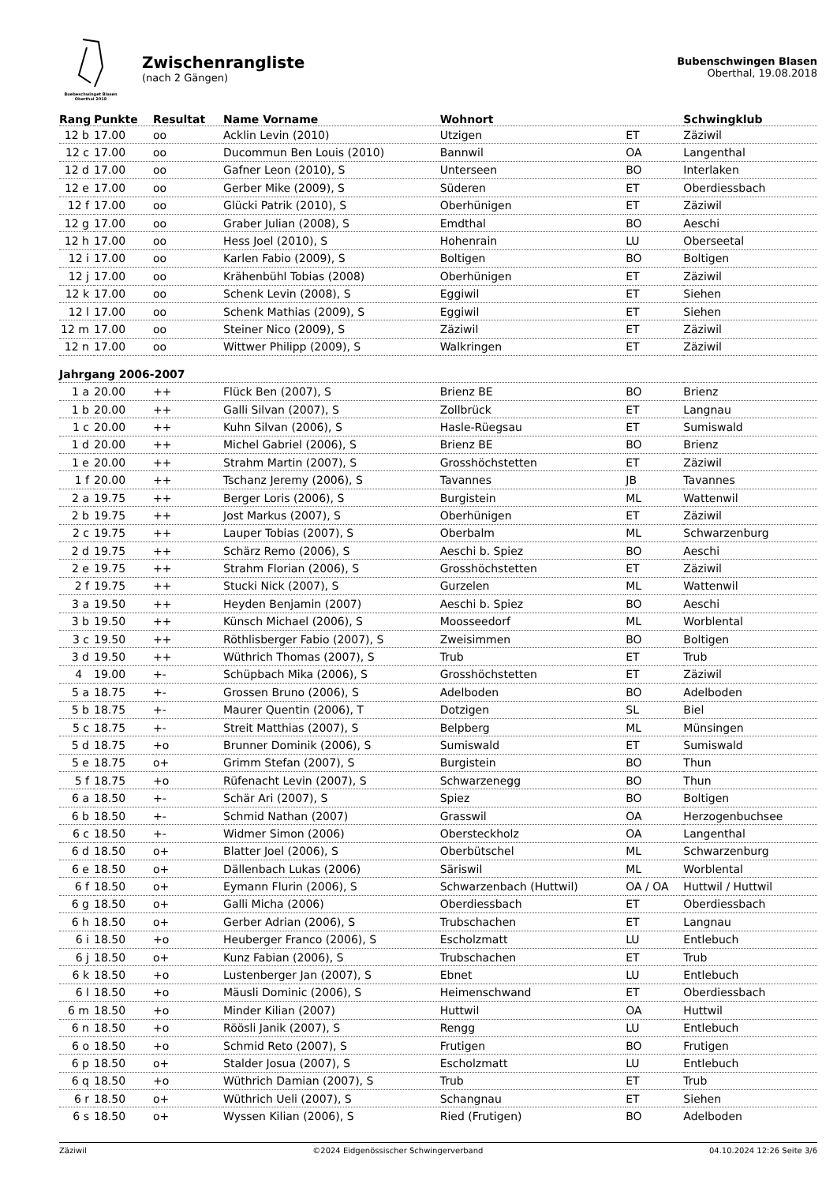Buebeschwinget Blasen
Oberthal 2018
Zwischenrangliste
(nach 2 Gängen)
Bubenschwingen Blasen
Oberthal, 19.08.2018
| Rang | Punkte | Resultat | Name Vorname | Wohnort | | Schwingklub |
| --- | --- | --- | --- | --- | --- | --- |
| 12 b | 17.00 | oo | Acklin Levin (2010) | Utzigen | ET | Zäziwil |
| 12 c | 17.00 | oo | Ducommun Ben Louis (2010) | Bannwil | OA | Langenthal |
| 12 d | 17.00 | oo | Gafner Leon (2010), S | Unterseen | BO | Interlaken |
| 12 e | 17.00 | oo | Gerber Mike (2009), S | Süderen | ET | Oberdiessbach |
| 12 f | 17.00 | oo | Glücki Patrik (2010), S | Oberhünigen | ET | Zäziwil |
| 12 g | 17.00 | oo | Graber Julian (2008), S | Emdthal | BO | Aeschi |
| 12 h | 17.00 | oo | Hess Joel (2010), S | Hohenrain | LU | Oberseetal |
| 12 i | 17.00 | oo | Karlen Fabio (2009), S | Boltigen | BO | Boltigen |
| 12 j | 17.00 | oo | Krähenbühl Tobias (2008) | Oberhünigen | ET | Zäziwil |
| 12 k | 17.00 | oo | Schenk Levin (2008), S | Eggiwil | ET | Siehen |
| 12 l | 17.00 | oo | Schenk Mathias (2009), S | Eggiwil | ET | Siehen |
| 12 m | 17.00 | oo | Steiner Nico (2009), S | Zäziwil | ET | Zäziwil |
| 12 n | 17.00 | oo | Wittwer Philipp (2009), S | Walkringen | ET | Zäziwil |
| Jahrgang 2006-2007 | | | | | | |
| 1 a | 20.00 | ++ | Flück Ben (2007), S | Brienz BE | BO | Brienz |
| 1 b | 20.00 | ++ | Galli Silvan (2007), S | Zollbrück | ET | Langnau |
| 1 c | 20.00 | ++ | Kuhn Silvan (2006), S | Hasle-Rüegsau | ET | Sumiswald |
| 1 d | 20.00 | ++ | Michel Gabriel (2006), S | Brienz BE | BO | Brienz |
| 1 e | 20.00 | ++ | Strahm Martin (2007), S | Grosshöchstetten | ET | Zäziwil |
| 1 f | 20.00 | ++ | Tschanz Jeremy (2006), S | Tavannes | JB | Tavannes |
| 2 a | 19.75 | ++ | Berger Loris (2006), S | Burgistein | ML | Wattenwil |
| 2 b | 19.75 | ++ | Jost Markus (2007), S | Oberhünigen | ET | Zäziwil |
| 2 c | 19.75 | ++ | Lauper Tobias (2007), S | Oberbalm | ML | Schwarzenburg |
| 2 d | 19.75 | ++ | Schärz Remo (2006), S | Aeschi b. Spiez | BO | Aeschi |
| 2 e | 19.75 | ++ | Strahm Florian (2006), S | Grosshöchstetten | ET | Zäziwil |
| 2 f | 19.75 | ++ | Stucki Nick (2007), S | Gurzelen | ML | Wattenwil |
| 3 a | 19.50 | ++ | Heyden Benjamin (2007) | Aeschi b. Spiez | BO | Aeschi |
| 3 b | 19.50 | ++ | Künsch Michael (2006), S | Moosseedorf | ML | Worblental |
| 3 c | 19.50 | ++ | Röthlisberger Fabio (2007), S | Zweisimmen | BO | Boltigen |
| 3 d | 19.50 | ++ | Wüthrich Thomas (2007), S | Trub | ET | Trub |
| 4 | 19.00 | +- | Schüpbach Mika (2006), S | Grosshöchstetten | ET | Zäziwil |
| 5 a | 18.75 | +- | Grossen Bruno (2006), S | Adelboden | BO | Adelboden |
| 5 b | 18.75 | +- | Maurer Quentin (2006), T | Dotzigen | SL | Biel |
| 5 c | 18.75 | +- | Streit Matthias (2007), S | Belpberg | ML | Münsingen |
| 5 d | 18.75 | +o | Brunner Dominik (2006), S | Sumiswald | ET | Sumiswald |
| 5 e | 18.75 | o+ | Grimm Stefan (2007), S | Burgistein | BO | Thun |
| 5 f | 18.75 | +o | Rüfenacht Levin (2007), S | Schwarzenegg | BO | Thun |
| 6 a | 18.50 | +- | Schär Ari (2007), S | Spiez | BO | Boltigen |
| 6 b | 18.50 | +- | Schmid Nathan (2007) | Grasswil | OA | Herzogenbuchsee |
| 6 c | 18.50 | +- | Widmer Simon (2006) | Obersteckholz | OA | Langenthal |
| 6 d | 18.50 | o+ | Blatter Joel (2006), S | Oberbütschel | ML | Schwarzenburg |
| 6 e | 18.50 | o+ | Dällenbach Lukas (2006) | Säriswil | ML | Worblental |
| 6 f | 18.50 | o+ | Eymann Flurin (2006), S | Schwarzenbach (Huttwil) | OA / OA | Huttwil / Huttwil |
| 6 g | 18.50 | o+ | Galli Micha (2006) | Oberdiessbach | ET | Oberdiessbach |
| 6 h | 18.50 | o+ | Gerber Adrian (2006), S | Trubschachen | ET | Langnau |
| 6 i | 18.50 | +o | Heuberger Franco (2006), S | Escholzmatt | LU | Entlebuch |
| 6 j | 18.50 | o+ | Kunz Fabian (2006), S | Trubschachen | ET | Trub |
| 6 k | 18.50 | +o | Lustenberger Jan (2007), S | Ebnet | LU | Entlebuch |
| 6 l | 18.50 | +o | Mäusli Dominic (2006), S | Heimenschwand | ET | Oberdiessbach |
| 6 m | 18.50 | +o | Minder Kilian (2007) | Huttwil | OA | Huttwil |
| 6 n | 18.50 | +o | Röösli Janik (2007), S | Rengg | LU | Entlebuch |
| 6 o | 18.50 | +o | Schmid Reto (2007), S | Frutigen | BO | Frutigen |
| 6 p | 18.50 | o+ | Stalder Josua (2007), S | Escholzmatt | LU | Entlebuch |
| 6 q | 18.50 | +o | Wüthrich Damian (2007), S | Trub | ET | Trub |
| 6 r | 18.50 | o+ | Wüthrich Ueli (2007), S | Schangnau | ET | Siehen |
| 6 s | 18.50 | o+ | Wyssen Kilian (2006), S | Ried (Frutigen) | BO | Adelboden |
Zäziwil ©2024 Eidgenössischer Schwingerverband 04.10.2024 12:26 Seite 3/6